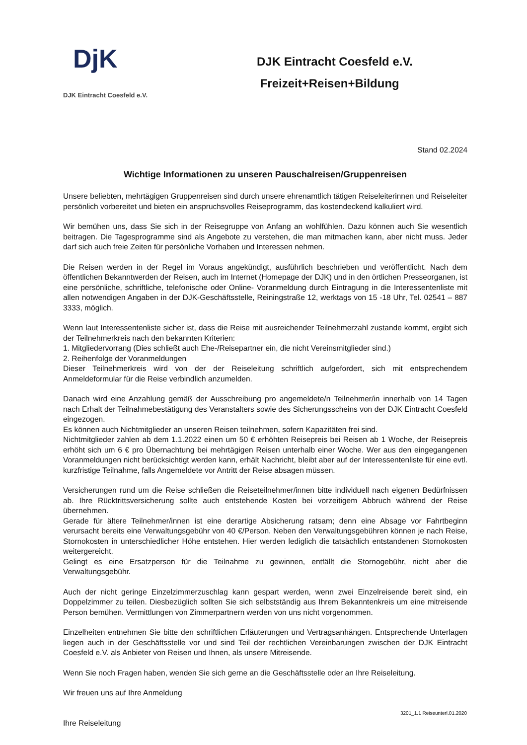DjK
DJK Eintracht Coesfeld e.V.
DJK Eintracht Coesfeld e.V.
Freizeit+Reisen+Bildung
Stand 02.2024
Wichtige Informationen zu unseren Pauschalreisen/Gruppenreisen
Unsere beliebten, mehrtägigen Gruppenreisen sind durch unsere ehrenamtlich tätigen Reiseleiterinnen und Reiseleiter persönlich vorbereitet und bieten ein anspruchsvolles Reiseprogramm, das kostendeckend kalkuliert wird.
Wir bemühen uns, dass Sie sich in der Reisegruppe von Anfang an wohlfühlen. Dazu können auch Sie wesentlich beitragen. Die Tagesprogramme sind als Angebote zu verstehen, die man mitmachen kann, aber nicht muss. Jeder darf sich auch freie Zeiten für persönliche Vorhaben und Interessen nehmen.
Die Reisen werden in der Regel im Voraus angekündigt, ausführlich beschrieben und veröffentlicht. Nach dem öffentlichen Bekanntwerden der Reisen, auch im Internet (Homepage der DJK) und in den örtlichen Presseorganen, ist eine persönliche, schriftliche, telefonische oder Online- Voranmeldung durch Eintragung in die Interessentenliste mit allen notwendigen Angaben in der DJK-Geschäftsstelle, Reiningstraße 12, werktags von 15 -18 Uhr, Tel. 02541 – 887 3333, möglich.
Wenn laut Interessentenliste sicher ist, dass die Reise mit ausreichender Teilnehmerzahl zustande kommt, ergibt sich der Teilnehmerkreis nach den bekannten Kriterien:
1. Mitgliedervorrang (Dies schließt auch Ehe-/Reisepartner ein, die nicht Vereinsmitglieder sind.)
2. Reihenfolge der Voranmeldungen
Dieser Teilnehmerkreis wird von der der Reiseleitung schriftlich aufgefordert, sich mit entsprechendem Anmeldeformular für die Reise verbindlich anzumelden.
Danach wird eine Anzahlung gemäß der Ausschreibung pro angemeldete/n Teilnehmer/in innerhalb von 14 Tagen nach Erhalt der Teilnahmebestätigung des Veranstalters sowie des Sicherungsscheins von der DJK Eintracht Coesfeld eingezogen.
Es können auch Nichtmitglieder an unseren Reisen teilnehmen, sofern Kapazitäten frei sind.
Nichtmitglieder zahlen ab dem 1.1.2022 einen um 50 € erhöhten Reisepreis bei Reisen ab 1 Woche, der Reisepreis erhöht sich um 6 € pro Übernachtung bei mehrtägigen Reisen unterhalb einer Woche. Wer aus den eingegangenen Voranmeldungen nicht berücksichtigt werden kann, erhält Nachricht, bleibt aber auf der Interessentenliste für eine evtl. kurzfristige Teilnahme, falls Angemeldete vor Antritt der Reise absagen müssen.
Versicherungen rund um die Reise schließen die Reiseteilnehmer/innen bitte individuell nach eigenen Bedürfnissen ab. Ihre Rücktrittsversicherung sollte auch entstehende Kosten bei vorzeitigem Abbruch während der Reise übernehmen.
Gerade für ältere Teilnehmer/innen ist eine derartige Absicherung ratsam; denn eine Absage vor Fahrtbeginn verursacht bereits eine Verwaltungsgebühr von 40 €/Person. Neben den Verwaltungsgebühren können je nach Reise, Stornokosten in unterschiedlicher Höhe entstehen. Hier werden lediglich die tatsächlich entstandenen Stornokosten weitergereicht.
Gelingt es eine Ersatzperson für die Teilnahme zu gewinnen, entfällt die Stornogebühr, nicht aber die Verwaltungsgebühr.
Auch der nicht geringe Einzelzimmerzuschlag kann gespart werden, wenn zwei Einzelreisende bereit sind, ein Doppelzimmer zu teilen. Diesbezüglich sollten Sie sich selbstständig aus Ihrem Bekanntenkreis um eine mitreisende Person bemühen. Vermittlungen von Zimmerpartnern werden von uns nicht vorgenommen.
Einzelheiten entnehmen Sie bitte den schriftlichen Erläuterungen und Vertragsanhängen. Entsprechende Unterlagen liegen auch in der Geschäftsstelle vor und sind Teil der rechtlichen Vereinbarungen zwischen der DJK Eintracht Coesfeld e.V. als Anbieter von Reisen und Ihnen, als unsere Mitreisende.
Wenn Sie noch Fragen haben, wenden Sie sich gerne an die Geschäftsstelle oder an Ihre Reiseleitung.
Wir freuen uns auf Ihre Anmeldung
Ihre Reiseleitung
3201_1.1 Reiseunterl.01.2020